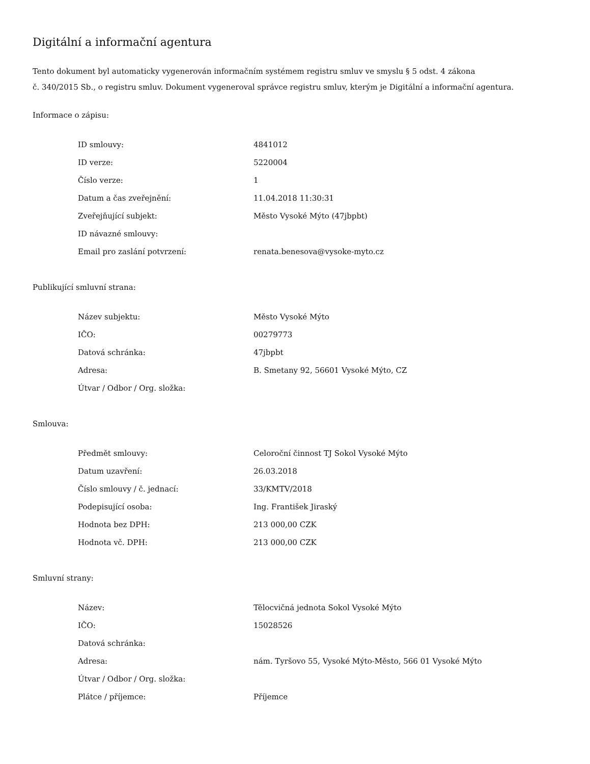Digitální a informační agentura
Tento dokument byl automaticky vygenerován informačním systémem registru smluv ve smyslu § 5 odst. 4 zákona
č. 340/2015 Sb., o registru smluv. Dokument vygeneroval správce registru smluv, kterým je Digitální a informační agentura.
Informace o zápisu:
| ID smlouvy: | 4841012 |
| ID verze: | 5220004 |
| Číslo verze: | 1 |
| Datum a čas zveřejnění: | 11.04.2018 11:30:31 |
| Zveřejňující subjekt: | Město Vysoké Mýto (47jbpbt) |
| ID návazné smlouvy: | |
| Email pro zaslání potvrzení: | renata.benesova@vysoke-myto.cz |
Publikující smluvní strana:
| Název subjektu: | Město Vysoké Mýto |
| IČO: | 00279773 |
| Datová schránka: | 47jbpbt |
| Adresa: | B. Smetany 92, 56601 Vysoké Mýto, CZ |
| Útvar / Odbor / Org. složka: | |
Smlouva:
| Předmět smlouvy: | Celoroční činnost TJ Sokol Vysoké Mýto |
| Datum uzavření: | 26.03.2018 |
| Číslo smlouvy / č. jednací: | 33/KMTV/2018 |
| Podepisující osoba: | Ing. František Jiraský |
| Hodnota bez DPH: | 213 000,00 CZK |
| Hodnota vč. DPH: | 213 000,00 CZK |
Smluvní strany:
| Název: | Tělocvičná jednota Sokol Vysoké Mýto |
| IČO: | 15028526 |
| Datová schránka: | |
| Adresa: | nám. Tyršovo 55, Vysoké Mýto-Město, 566 01 Vysoké Mýto |
| Útvar / Odbor / Org. složka: | |
| Plátce / příjemce: | Příjemce |